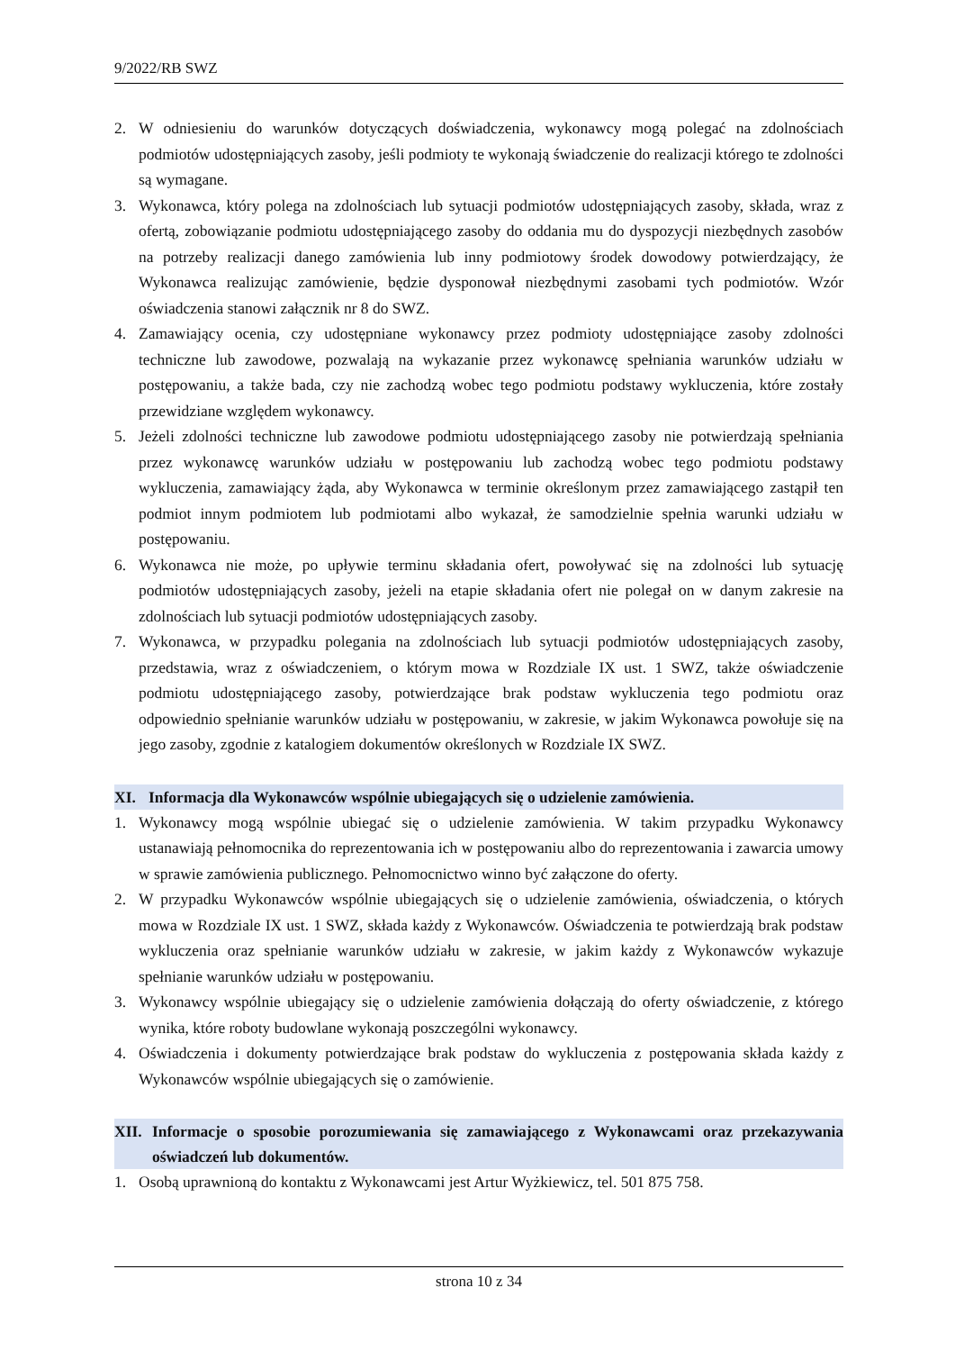9/2022/RB SWZ
2. W odniesieniu do warunków dotyczących doświadczenia, wykonawcy mogą polegać na zdolnościach podmiotów udostępniających zasoby, jeśli podmioty te wykonają świadczenie do realizacji którego te zdolności są wymagane.
3. Wykonawca, który polega na zdolnościach lub sytuacji podmiotów udostępniających zasoby, składa, wraz z ofertą, zobowiązanie podmiotu udostępniającego zasoby do oddania mu do dyspozycji niezbędnych zasobów na potrzeby realizacji danego zamówienia lub inny podmiotowy środek dowodowy potwierdzający, że Wykonawca realizując zamówienie, będzie dysponował niezbędnymi zasobami tych podmiotów. Wzór oświadczenia stanowi załącznik nr 8 do SWZ.
4. Zamawiający ocenia, czy udostępniane wykonawcy przez podmioty udostępniające zasoby zdolności techniczne lub zawodowe, pozwalają na wykazanie przez wykonawcę spełniania warunków udziału w postępowaniu, a także bada, czy nie zachodzą wobec tego podmiotu podstawy wykluczenia, które zostały przewidziane względem wykonawcy.
5. Jeżeli zdolności techniczne lub zawodowe podmiotu udostępniającego zasoby nie potwierdzają spełniania przez wykonawcę warunków udziału w postępowaniu lub zachodzą wobec tego podmiotu podstawy wykluczenia, zamawiający żąda, aby Wykonawca w terminie określonym przez zamawiającego zastąpił ten podmiot innym podmiotem lub podmiotami albo wykazał, że samodzielnie spełnia warunki udziału w postępowaniu.
6. Wykonawca nie może, po upływie terminu składania ofert, powoływać się na zdolności lub sytuację podmiotów udostępniających zasoby, jeżeli na etapie składania ofert nie polegał on w danym zakresie na zdolnościach lub sytuacji podmiotów udostępniających zasoby.
7. Wykonawca, w przypadku polegania na zdolnościach lub sytuacji podmiotów udostępniających zasoby, przedstawia, wraz z oświadczeniem, o którym mowa w Rozdziale IX ust. 1 SWZ, także oświadczenie podmiotu udostępniającego zasoby, potwierdzające brak podstaw wykluczenia tego podmiotu oraz odpowiednio spełnianie warunków udziału w postępowaniu, w zakresie, w jakim Wykonawca powołuje się na jego zasoby, zgodnie z katalogiem dokumentów określonych w Rozdziale IX SWZ.
XI. Informacja dla Wykonawców wspólnie ubiegających się o udzielenie zamówienia.
1. Wykonawcy mogą wspólnie ubiegać się o udzielenie zamówienia. W takim przypadku Wykonawcy ustanawiają pełnomocnika do reprezentowania ich w postępowaniu albo do reprezentowania i zawarcia umowy w sprawie zamówienia publicznego. Pełnomocnictwo winno być załączone do oferty.
2. W przypadku Wykonawców wspólnie ubiegających się o udzielenie zamówienia, oświadczenia, o których mowa w Rozdziale IX ust. 1 SWZ, składa każdy z Wykonawców. Oświadczenia te potwierdzają brak podstaw wykluczenia oraz spełnianie warunków udziału w zakresie, w jakim każdy z Wykonawców wykazuje spełnianie warunków udziału w postępowaniu.
3. Wykonawcy wspólnie ubiegający się o udzielenie zamówienia dołączają do oferty oświadczenie, z którego wynika, które roboty budowlane wykonają poszczególni wykonawcy.
4. Oświadczenia i dokumenty potwierdzające brak podstaw do wykluczenia z postępowania składa każdy z Wykonawców wspólnie ubiegających się o zamówienie.
XII. Informacje o sposobie porozumiewania się zamawiającego z Wykonawcami oraz przekazywania oświadczeń lub dokumentów.
1. Osobą uprawnioną do kontaktu z Wykonawcami jest Artur Wyżkiewicz, tel. 501 875 758.
strona 10 z 34